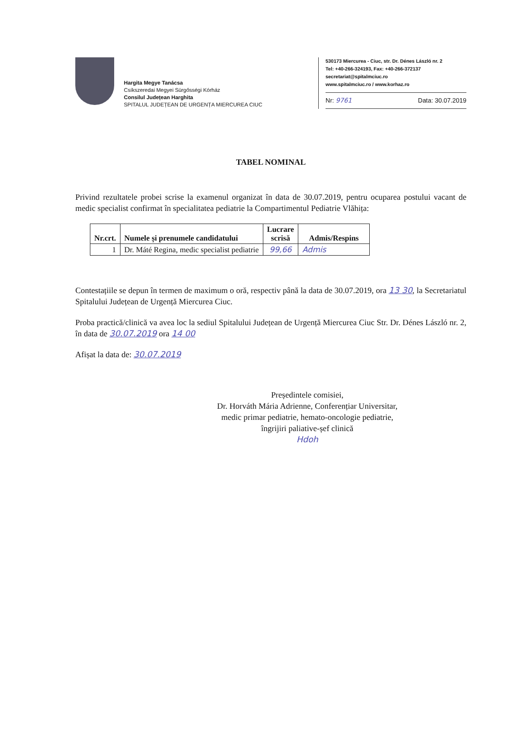Hargita Megye Tanácsa
Csíkszeredai Megyei Sürgősségi Kórház
Consilul Județean Harghita
SPITALUL JUDEȚEAN DE URGENȚA MIERCUREA CIUC
530173 Miercurea - Ciuc, str. Dr. Dénes László nr. 2
Tel: +40-266-324193, Fax: +40-266-372137
secretariat@spitalmciuc.ro
www.spitalmciuc.ro / www.korhaz.ro
Nr: 9761 Data: 30.07.2019
TABEL NOMINAL
Privind rezultatele probei scrise la examenul organizat în data de 30.07.2019, pentru ocuparea postului vacant de medic specialist confirmat în specialitatea pediatrie la Compartimentul Pediatrie Vlăhița:
| Nr.crt. | Numele și prenumele candidatului | Lucrare scrisă | Admis/Respins |
| --- | --- | --- | --- |
| 1 | Dr. Máté Regina, medic specialist pediatrie | 99,66 | Admis |
Contestațiile se depun în termen de maximum o oră, respectiv până la data de 30.07.2019, ora 13 30, la Secretariatul Spitalului Județean de Urgență Miercurea Ciuc.
Proba practică/clinică va avea loc la sediul Spitalului Județean de Urgență Miercurea Ciuc Str. Dr. Dénes László nr. 2, în data de 30.07.2019 ora 14 00
Afișat la data de: 30.07.2019
Președintele comisiei,
Dr. Horváth Mária Adrienne, Conferențiar Universitar,
medic primar pediatrie, hemato-oncologie pediatrie,
îngrijiri paliative-șef clinică
Hdoh